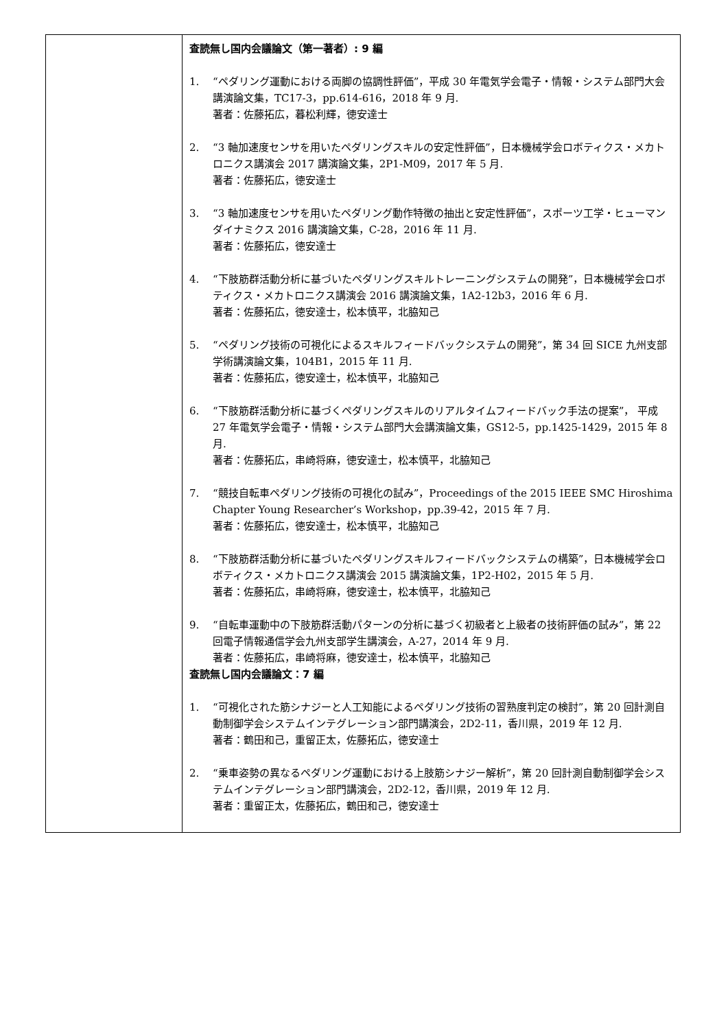| | 査読無し国内会議論文（第一著者）: 9 編 1. “ペダリング運動における両脚の協調性評価”，平成 30 年電気学会電子・情報・システム部門大会講演論文集，TC17-3，pp.614-616，2018 年 9 月. 著者：佐藤拓広，暮松利輝，徳安達士 2. “3 軸加速度センサを用いたペダリングスキルの安定性評価”，日本機械学会ロボティクス・メカトロニクス講演会 2017 講演論文集，2P1-M09，2017 年 5 月. 著者：佐藤拓広，徳安達士 3. “3 軸加速度センサを用いたペダリング動作特徴の抽出と安定性評価”，スポーツ工学・ヒューマンダイナミクス 2016 講演論文集，C-28，2016 年 11 月. 著者：佐藤拓広，徳安達士 4. “下肢筋群活動分析に基づいたペダリングスキルトレーニングシステムの開発”，日本機械学会ロボティクス・メカトロニクス講演会 2016 講演論文集，1A2-12b3，2016 年 6 月. 著者：佐藤拓広，徳安達士，松本慎平，北脇知己 5. “ペダリング技術の可視化によるスキルフィードバックシステムの開発”，第 34 回 SICE 九州支部学術講演論文集，104B1，2015 年 11 月. 著者：佐藤拓広，徳安達士，松本慎平，北脇知己 6. “下肢筋群活動分析に基づくペダリングスキルのリアルタイムフィードバック手法の提案”， 平成 27 年電気学会電子・情報・システム部門大会講演論文集，GS12-5，pp.1425-1429，2015 年 8 月. 著者：佐藤拓広，串崎将麻，徳安達士，松本慎平，北脇知己 7. “競技自転車ペダリング技術の可視化の試み”，Proceedings of the 2015 IEEE SMC Hiroshima Chapter Young Researcher’s Workshop，pp.39-42，2015 年 7 月. 著者：佐藤拓広，徳安達士，松本慎平，北脇知己 8. “下肢筋群活動分析に基づいたペダリングスキルフィードバックシステムの構築”，日本機械学会ロボティクス・メカトロニクス講演会 2015 講演論文集，1P2-H02，2015 年 5 月. 著者：佐藤拓広，串崎将麻，徳安達士，松本慎平，北脇知己 9. “自転車運動中の下肢筋群活動パターンの分析に基づく初級者と上級者の技術評価の試み”，第 22 回電子情報通信学会九州支部学生講演会，A-27，2014 年 9 月. 著者：佐藤拓広，串崎将麻，徳安達士，松本慎平，北脇知己 査読無し国内会議論文：7 編 1. “可視化された筋シナジーと人工知能によるペダリング技術の習熟度判定の検討”，第 20 回計測自動制御学会システムインテグレーション部門講演会，2D2-11，香川県，2019 年 12 月. 著者：鶴田和己，重留正太，佐藤拓広，徳安達士 2. “乗車姿勢の異なるペダリング運動における上肢筋シナジー解析”，第 20 回計測自動制御学会システムインテグレーション部門講演会，2D2-12，香川県，2019 年 12 月. 著者：重留正太，佐藤拓広，鶴田和己，徳安達士 |